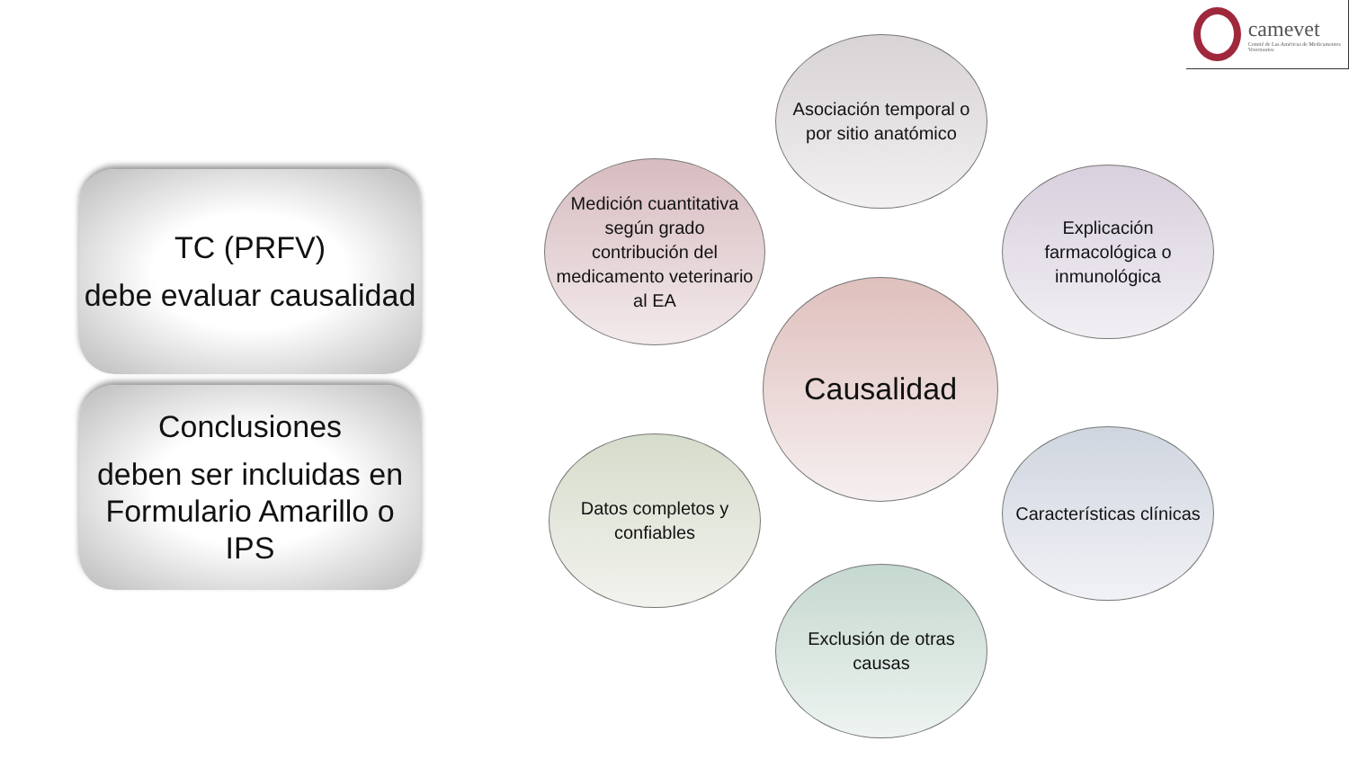camevet
Comité de Las Américas de Medicamentos Veterinarios
TC (PRFV)
debe evaluar causalidad
Conclusiones
deben ser incluidas en Formulario Amarillo o IPS
Asociación temporal o por sitio anatómico
Medición cuantitativa según grado contribución del medicamento veterinario al EA
Explicación farmacológica o inmunológica
Causalidad
Datos completos y confiables
Características clínicas
Exclusión de otras causas